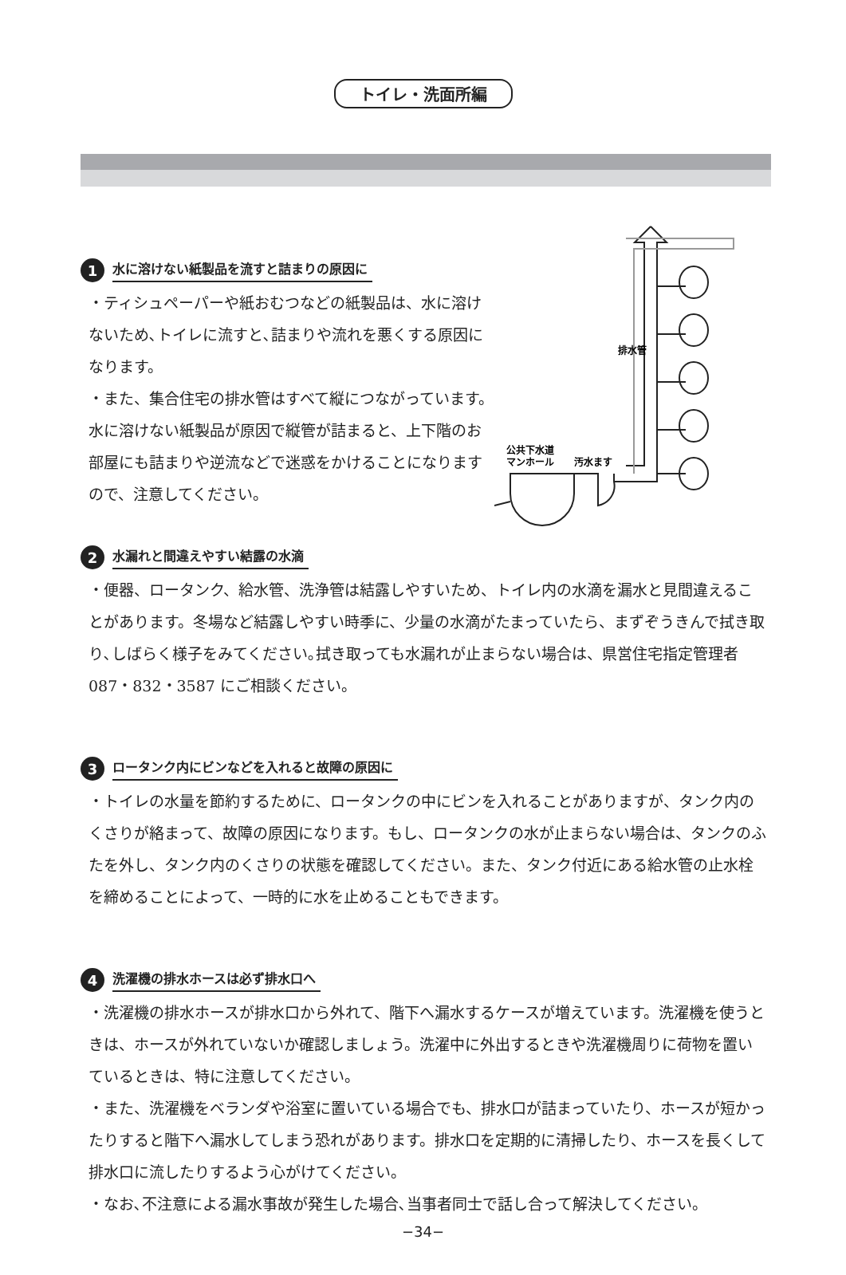トイレ・洗面所編
1 水に溶けない紙製品を流すと詰まりの原因に
・ティシュペーパーや紙おむつなどの紙製品は、水に溶けないため､トイレに流すと､詰まりや流れを悪くする原因になります。
・また、集合住宅の排水管はすべて縦につながっています。水に溶けない紙製品が原因で縦管が詰まると、上下階のお部屋にも詰まりや逆流などで迷惑をかけることになりますので、注意してください。
排水管
公共下水道
マンホール
汚水ます
2 水漏れと間違えやすい結露の水滴
・便器、ロータンク、給水管、洗浄管は結露しやすいため、トイレ内の水滴を漏水と見間違えることがあります。冬場など結露しやすい時季に、少量の水滴がたまっていたら、まずぞうきんで拭き取り､しばらく様子をみてください｡拭き取っても水漏れが止まらない場合は、県営住宅指定管理者 087・832・3587 にご相談ください。
3 ロータンク内にビンなどを入れると故障の原因に
・トイレの水量を節約するために、ロータンクの中にビンを入れることがありますが、タンク内のくさりが絡まって、故障の原因になります。もし、ロータンクの水が止まらない場合は、タンクのふたを外し、タンク内のくさりの状態を確認してください。また、タンク付近にある給水管の止水栓を締めることによって、一時的に水を止めることもできます。
4 洗濯機の排水ホースは必ず排水口へ
・洗濯機の排水ホースが排水口から外れて、階下へ漏水するケースが増えています。洗濯機を使うときは、ホースが外れていないか確認しましょう。洗濯中に外出するときや洗濯機周りに荷物を置いているときは、特に注意してください。
・また、洗濯機をベランダや浴室に置いている場合でも、排水口が詰まっていたり、ホースが短かったりすると階下へ漏水してしまう恐れがあります。排水口を定期的に清掃したり、ホースを長くして排水口に流したりするよう心がけてください。
・なお､不注意による漏水事故が発生した場合､当事者同士で話し合って解決してください。
−34−